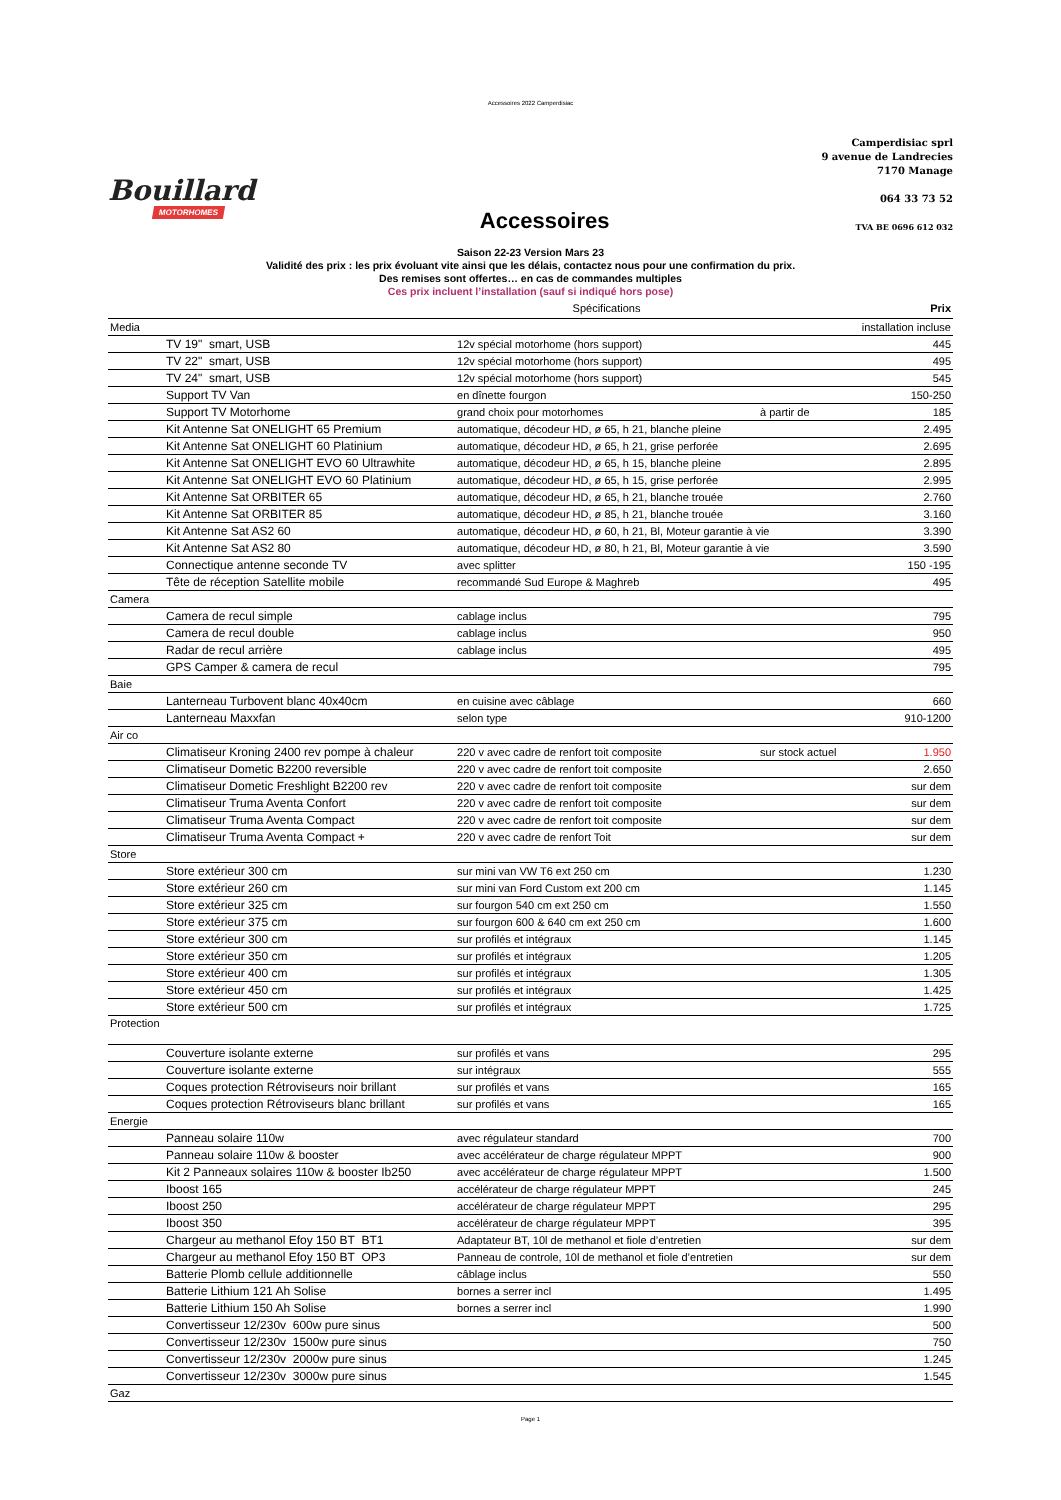Accessoires 2022 Camperdisiac
Bouillard
MOTORHOMES
Accessoires
Camperdisiac sprl
9 avenue de Landrecies
7170 Manage
064 33 73 52
TVA BE 0696 612 032
Saison 22-23 Version Mars 23
Validité des prix : les prix évoluant vite ainsi que les délais, contactez nous pour une confirmation du prix.
Des remises sont offertes… en cas de commandes multiples
Ces prix incluent l’installation (sauf si indiqué hors pose)
| | Spécifications | | Prix |
| --- | --- | --- | --- |
| Media | | | installation incluse |
| TV 19" smart, USB | 12v spécial motorhome (hors support) | | 445 |
| TV 22" smart, USB | 12v spécial motorhome (hors support) | | 495 |
| TV 24" smart, USB | 12v spécial motorhome (hors support) | | 545 |
| Support TV Van | en dînette fourgon | | 150-250 |
| Support TV Motorhome | grand choix pour motorhomes | à partir de | 185 |
| Kit Antenne Sat ONELIGHT 65 Premium | automatique, décodeur HD, ø 65, h 21, blanche pleine | | 2.495 |
| Kit Antenne Sat ONELIGHT 60 Platinium | automatique, décodeur HD, ø 65, h 21, grise perforée | | 2.695 |
| Kit Antenne Sat ONELIGHT EVO 60 Ultrawhite | automatique, décodeur HD, ø 65, h 15, blanche pleine | | 2.895 |
| Kit Antenne Sat ONELIGHT EVO 60 Platinium | automatique, décodeur HD, ø 65, h 15, grise perforée | | 2.995 |
| Kit Antenne Sat ORBITER 65 | automatique, décodeur HD, ø 65, h 21, blanche trouée | | 2.760 |
| Kit Antenne Sat ORBITER 85 | automatique, décodeur HD, ø 85, h 21, blanche trouée | | 3.160 |
| Kit Antenne Sat AS2 60 | automatique, décodeur HD, ø 60, h 21, Bl, Moteur garantie à vie | | 3.390 |
| Kit Antenne Sat AS2 80 | automatique, décodeur HD, ø 80, h 21, Bl, Moteur garantie à vie | | 3.590 |
| Connectique antenne seconde TV | avec splitter | | 150 -195 |
| Tête de réception Satellite mobile | recommandé Sud Europe & Maghreb | | 495 |
| Camera | | | |
| Camera de recul simple | cablage inclus | | 795 |
| Camera de recul double | cablage inclus | | 950 |
| Radar de recul arrière | cablage inclus | | 495 |
| GPS Camper & camera de recul | | | 795 |
| Baie | | | |
| Lanterneau Turbovent blanc 40x40cm | en cuisine avec câblage | | 660 |
| Lanterneau Maxxfan | selon type | | 910-1200 |
| Air co | | | |
| Climatiseur Kroning 2400 rev pompe à chaleur | 220 v avec cadre de renfort toit composite | sur stock actuel | 1.950 |
| Climatiseur Dometic B2200 reversible | 220 v avec cadre de renfort toit composite | | 2.650 |
| Climatiseur Dometic Freshlight B2200 rev | 220 v avec cadre de renfort toit composite | | sur dem |
| Climatiseur Truma Aventa Confort | 220 v avec cadre de renfort toit composite | | sur dem |
| Climatiseur Truma Aventa Compact | 220 v avec cadre de renfort toit composite | | sur dem |
| Climatiseur Truma Aventa Compact + | 220 v avec cadre de renfort Toit | | sur dem |
| Store | | | |
| Store extérieur 300 cm | sur mini van VW T6 ext 250 cm | | 1.230 |
| Store extérieur 260 cm | sur mini van Ford Custom ext 200 cm | | 1.145 |
| Store extérieur 325 cm | sur fourgon 540 cm ext 250 cm | | 1.550 |
| Store extérieur 375 cm | sur fourgon 600 & 640 cm ext 250 cm | | 1.600 |
| Store extérieur 300 cm | sur profilés et intégraux | | 1.145 |
| Store extérieur 350 cm | sur profilés et intégraux | | 1.205 |
| Store extérieur 400 cm | sur profilés et intégraux | | 1.305 |
| Store extérieur 450 cm | sur profilés et intégraux | | 1.425 |
| Store extérieur 500 cm | sur profilés et intégraux | | 1.725 |
| Protection | | | |
| Couverture isolante externe | sur profilés et vans | | 295 |
| Couverture isolante externe | sur intégraux | | 555 |
| Coques protection Rétroviseurs noir brillant | sur profilés et vans | | 165 |
| Coques protection Rétroviseurs blanc brillant | sur profilés et vans | | 165 |
| Energie | | | |
| Panneau solaire 110w | avec régulateur standard | | 700 |
| Panneau solaire 110w & booster | avec accélérateur de charge régulateur MPPT | | 900 |
| Kit 2 Panneaux solaires 110w & booster Ib250 | avec accélérateur de charge régulateur MPPT | | 1.500 |
| Iboost 165 | accélérateur de charge régulateur MPPT | | 245 |
| Iboost 250 | accélérateur de charge régulateur MPPT | | 295 |
| Iboost 350 | accélérateur de charge régulateur MPPT | | 395 |
| Chargeur au methanol Efoy 150 BT BT1 | Adaptateur BT, 10l de methanol et fiole d’entretien | | sur dem |
| Chargeur au methanol Efoy 150 BT OP3 | Panneau de controle, 10l de methanol et fiole d’entretien | | sur dem |
| Batterie Plomb cellule additionnelle | câblage inclus | | 550 |
| Batterie Lithium 121 Ah Solise | bornes a serrer incl | | 1.495 |
| Batterie Lithium 150 Ah Solise | bornes a serrer incl | | 1.990 |
| Convertisseur 12/230v 600w pure sinus | | | 500 |
| Convertisseur 12/230v 1500w pure sinus | | | 750 |
| Convertisseur 12/230v 2000w pure sinus | | | 1.245 |
| Convertisseur 12/230v 3000w pure sinus | | | 1.545 |
| Gaz | | | |
Page 1